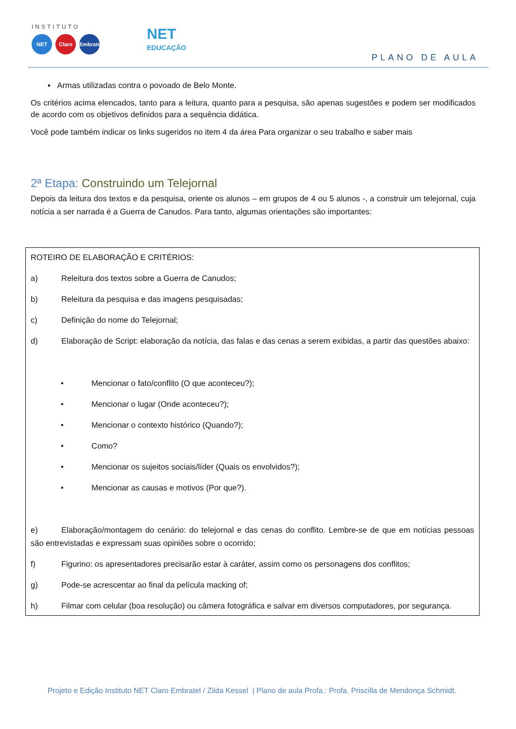INSTITUTO
NET Claro
Embratel
NET
EDUCAÇÃO
PLANO DE AULA
▪ Armas utilizadas contra o povoado de Belo Monte.
Os critérios acima elencados, tanto para a leitura, quanto para a pesquisa, são apenas sugestões e podem ser modificados de acordo com os objetivos definidos para a sequência didática.
Você pode também indicar os links sugeridos no item 4 da área Para organizar o seu trabalho e saber mais
2ª Etapa: Construindo um Telejornal
Depois da leitura dos textos e da pesquisa, oriente os alunos – em grupos de 4 ou 5 alunos -, a construir um telejornal, cuja notícia a ser narrada é a Guerra de Canudos. Para tanto, algumas orientações são importantes:
ROTEIRO DE ELABORAÇÃO E CRITÉRIOS:
a) Releitura dos textos sobre a Guerra de Canudos;
b) Releitura da pesquisa e das imagens pesquisadas;
c) Definição do nome do Telejornal;
d) Elaboração de Script: elaboração da notícia, das falas e das cenas a serem exibidas, a partir das questões abaixo:
• Mencionar o fato/conflito (O que aconteceu?);
• Mencionar o lugar (Onde aconteceu?);
• Mencionar o contexto histórico (Quando?);
• Como?
• Mencionar os sujeitos sociais/líder (Quais os envolvidos?);
• Mencionar as causas e motivos (Por que?).
e) Elaboração/montagem do cenário: do telejornal e das cenas do conflito. Lembre-se de que em notícias pessoas são entrevistadas e expressam suas opiniões sobre o ocorrido;
f) Figurino: os apresentadores precisarão estar à caráter, assim como os personagens dos conflitos;
g) Pode-se acrescentar ao final da película macking of;
h) Filmar com celular (boa resolução) ou câmera fotográfica e salvar em diversos computadores, por segurança.
Projeto e Edição Instituto NET Claro Embratel / Zilda Kessel | Plano de aula Profa.: Profa. Priscilla de Mendonça Schmidt.